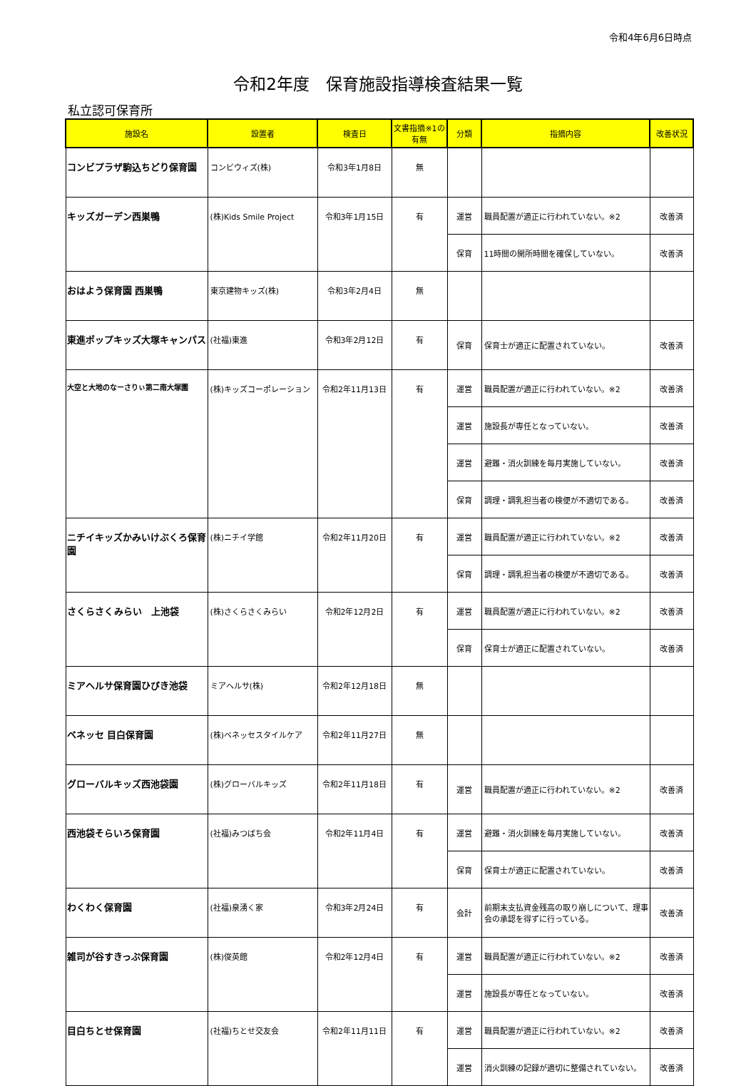令和4年6月6日時点
令和2年度　保育施設指導検査結果一覧
私立認可保育所
| 施設名 | 設置者 | 検査日 | 文書指摘※1の有無 | 分類 | 指摘内容 | 改善状況 |
| --- | --- | --- | --- | --- | --- | --- |
| コンビプラザ駒込ちどり保育園 | コンビウィズ(株) | 令和3年1月8日 | 無 | | | |
| キッズガーデン西巣鴨 | (株)Kids Smile Project | 令和3年1月15日 | 有 | 運営 | 職員配置が適正に行われていない。※2 | 改善済 |
| | | | | 保育 | 11時間の開所時間を確保していない。 | 改善済 |
| おはよう保育園 西巣鴨 | 東京建物キッズ(株) | 令和3年2月4日 | 無 | | | |
| 東進ポップキッズ大塚キャンパス | (社福)東進 | 令和3年2月12日 | 有 | 保育 | 保育士が適正に配置されていない。 | 改善済 |
| 大空と大地のなーさりぃ第二南大塚園 | (株)キッズコーポレーション | 令和2年11月13日 | 有 | 運営 | 職員配置が適正に行われていない。※2 | 改善済 |
| | | | | 運営 | 施設長が専任となっていない。 | 改善済 |
| | | | | 運営 | 避難・消火訓練を毎月実施していない。 | 改善済 |
| | | | | 保育 | 調理・調乳担当者の検便が不適切である。 | 改善済 |
| ニチイキッズかみいけぶくろ保育園 | (株)ニチイ学館 | 令和2年11月20日 | 有 | 運営 | 職員配置が適正に行われていない。※2 | 改善済 |
| | | | | 保育 | 調理・調乳担当者の検便が不適切である。 | 改善済 |
| さくらさくみらい 上池袋 | (株)さくらさくみらい | 令和2年12月2日 | 有 | 運営 | 職員配置が適正に行われていない。※2 | 改善済 |
| | | | | 保育 | 保育士が適正に配置されていない。 | 改善済 |
| ミアヘルサ保育園ひびき池袋 | ミアヘルサ(株) | 令和2年12月18日 | 無 | | | |
| ベネッセ 目白保育園 | (株)ベネッセスタイルケア | 令和2年11月27日 | 無 | | | |
| グローバルキッズ西池袋園 | (株)グローバルキッズ | 令和2年11月18日 | 有 | 運営 | 職員配置が適正に行われていない。※2 | 改善済 |
| 西池袋そらいろ保育園 | (社福)みつばち会 | 令和2年11月4日 | 有 | 運営 | 避難・消火訓練を毎月実施していない。 | 改善済 |
| | | | | 保育 | 保育士が適正に配置されていない。 | 改善済 |
| わくわく保育園 | (社福)泉湧く家 | 令和3年2月24日 | 有 | 会計 | 前期末支払資金残高の取り崩しについて、理事会の承認を得ずに行っている。 | 改善済 |
| 雑司が谷すきっぷ保育園 | (株)俊英館 | 令和2年12月4日 | 有 | 運営 | 職員配置が適正に行われていない。※2 | 改善済 |
| | | | | 運営 | 施設長が専任となっていない。 | 改善済 |
| 目白ちとせ保育園 | (社福)ちとせ交友会 | 令和2年11月11日 | 有 | 運営 | 職員配置が適正に行われていない。※2 | 改善済 |
| | | | | 運営 | 消火訓練の記録が適切に整備されていない。 | 改善済 |